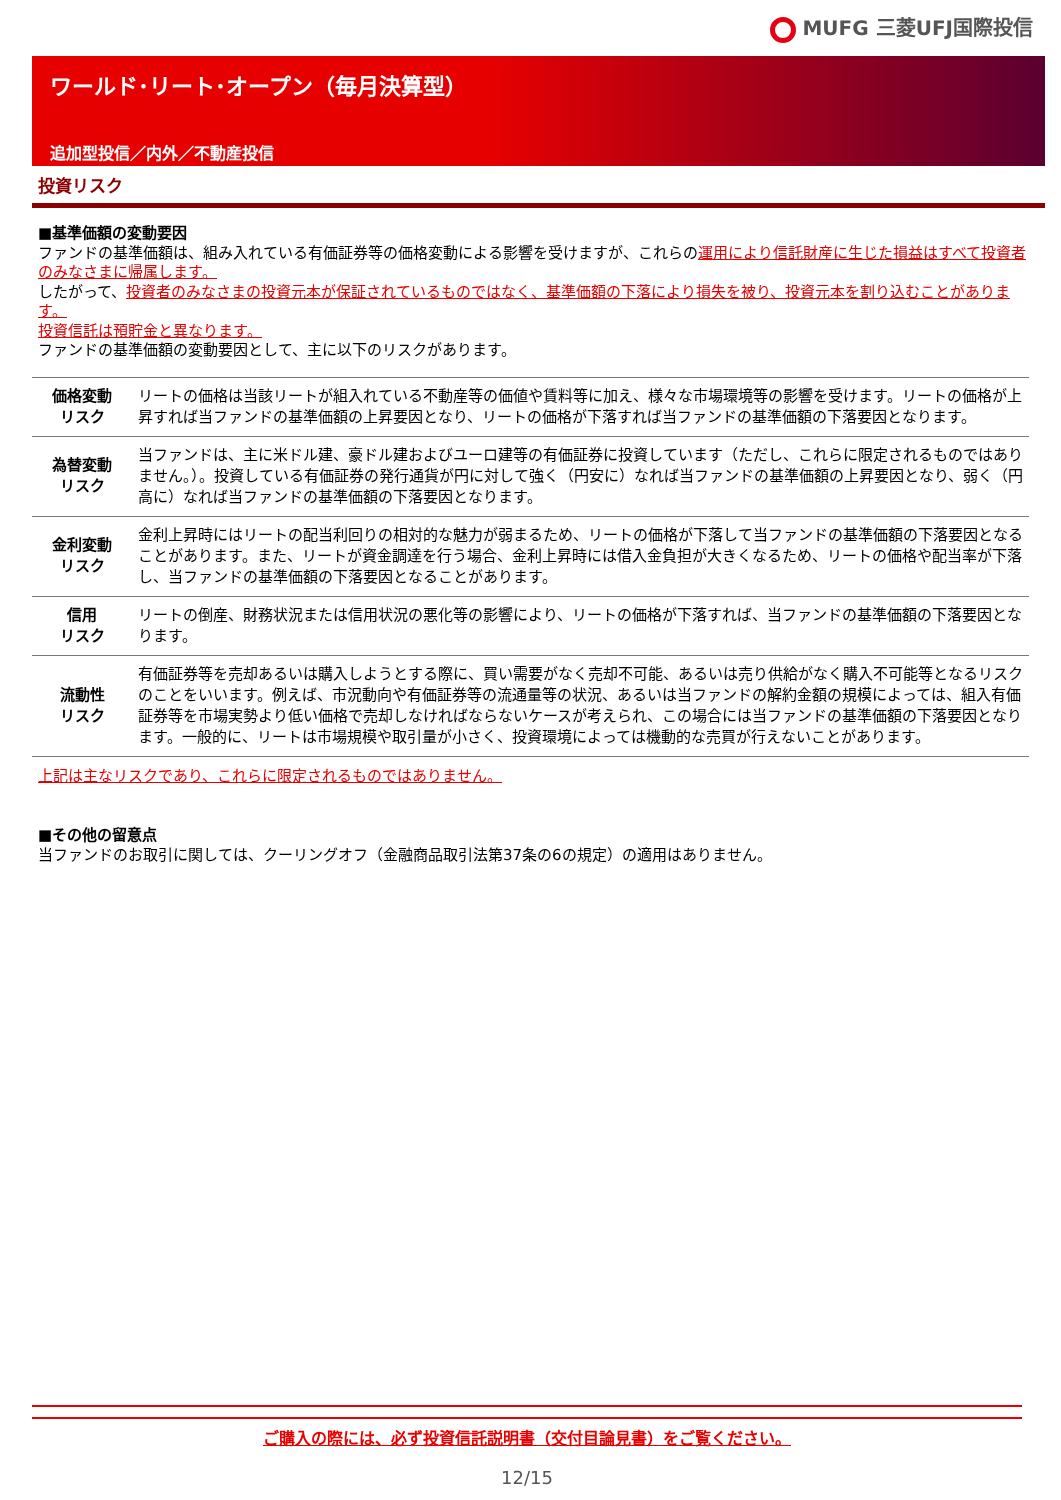MUFG 三菱UFJ国際投信
ワールド･リート･オープン（毎月決算型）
追加型投信／内外／不動産投信
投資リスク
■基準価額の変動要因
ファンドの基準価額は、組み入れている有価証券等の価格変動による影響を受けますが、これらの運用により信託財産に生じた損益はすべて投資者のみなさまに帰属します。
したがって、投資者のみなさまの投資元本が保証されているものではなく、基準価額の下落により損失を被り、投資元本を割り込むことがあります。
投資信託は預貯金と異なります。
ファンドの基準価額の変動要因として、主に以下のリスクがあります。
| 価格変動 リスク | リートの価格は当該リートが組入れている不動産等の価値や賃料等に加え、様々な市場環境等の影響を受けます。リートの価格が上昇すれば当ファンドの基準価額の上昇要因となり、リートの価格が下落すれば当ファンドの基準価額の下落要因となります。 |
| 為替変動 リスク | 当ファンドは、主に米ドル建、豪ドル建およびユーロ建等の有価証券に投資しています（ただし、これらに限定されるものではありません。）。投資している有価証券の発行通貨が円に対して強く（円安に）なれば当ファンドの基準価額の上昇要因となり、弱く（円高に）なれば当ファンドの基準価額の下落要因となります。 |
| 金利変動 リスク | 金利上昇時にはリートの配当利回りの相対的な魅力が弱まるため、リートの価格が下落して当ファンドの基準価額の下落要因となることがあります。また、リートが資金調達を行う場合、金利上昇時には借入金負担が大きくなるため、リートの価格や配当率が下落し、当ファンドの基準価額の下落要因となることがあります。 |
| 信用 リスク | リートの倒産、財務状況または信用状況の悪化等の影響により、リートの価格が下落すれば、当ファンドの基準価額の下落要因となります。 |
| 流動性 リスク | 有価証券等を売却あるいは購入しようとする際に、買い需要がなく売却不可能、あるいは売り供給がなく購入不可能等となるリスクのことをいいます。例えば、市況動向や有価証券等の流通量等の状況、あるいは当ファンドの解約金額の規模によっては、組入有価証券等を市場実勢より低い価格で売却しなければならないケースが考えられ、この場合には当ファンドの基準価額の下落要因となります。一般的に、リートは市場規模や取引量が小さく、投資環境によっては機動的な売買が行えないことがあります。 |
上記は主なリスクであり、これらに限定されるものではありません。
■その他の留意点
当ファンドのお取引に関しては、クーリングオフ（金融商品取引法第37条の6の規定）の適用はありません。
ご購入の際には、必ず投資信託説明書（交付目論見書）をご覧ください。
12/15